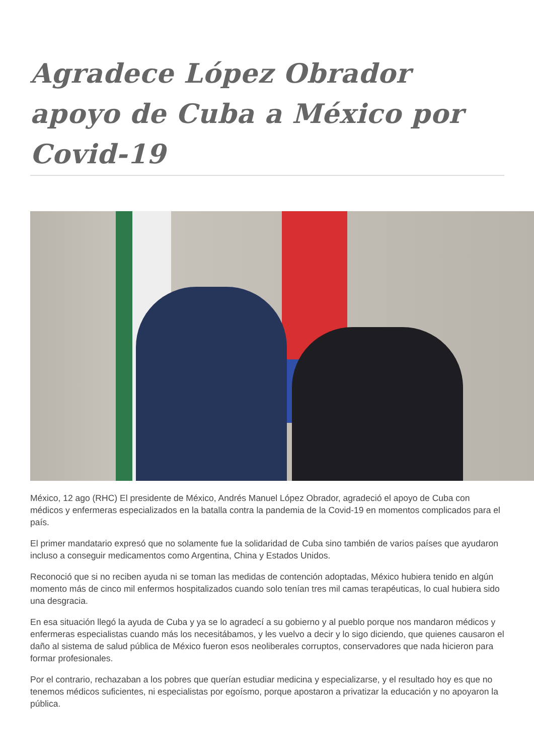Agradece López Obrador apoyo de Cuba a México por Covid-19
México, 12 ago (RHC) El presidente de México, Andrés Manuel López Obrador, agradeció el apoyo de Cuba con médicos y enfermeras especializados en la batalla contra la pandemia de la Covid-19 en momentos complicados para el país.
El primer mandatario expresó que no solamente fue la solidaridad de Cuba sino también de varios países que ayudaron incluso a conseguir medicamentos como Argentina, China y Estados Unidos.
Reconoció que si no reciben ayuda ni se toman las medidas de contención adoptadas, México hubiera tenido en algún momento más de cinco mil enfermos hospitalizados cuando solo tenían tres mil camas terapéuticas, lo cual hubiera sido una desgracia.
En esa situación llegó la ayuda de Cuba y ya se lo agradecí a su gobierno y al pueblo porque nos mandaron médicos y enfermeras especialistas cuando más los necesitábamos, y les vuelvo a decir y lo sigo diciendo, que quienes causaron el daño al sistema de salud pública de México fueron esos neoliberales corruptos, conservadores que nada hicieron para formar profesionales.
Por el contrario, rechazaban a los pobres que querían estudiar medicina y especializarse, y el resultado hoy es que no tenemos médicos suficientes, ni especialistas por egoísmo, porque apostaron a privatizar la educación y no apoyaron la pública.